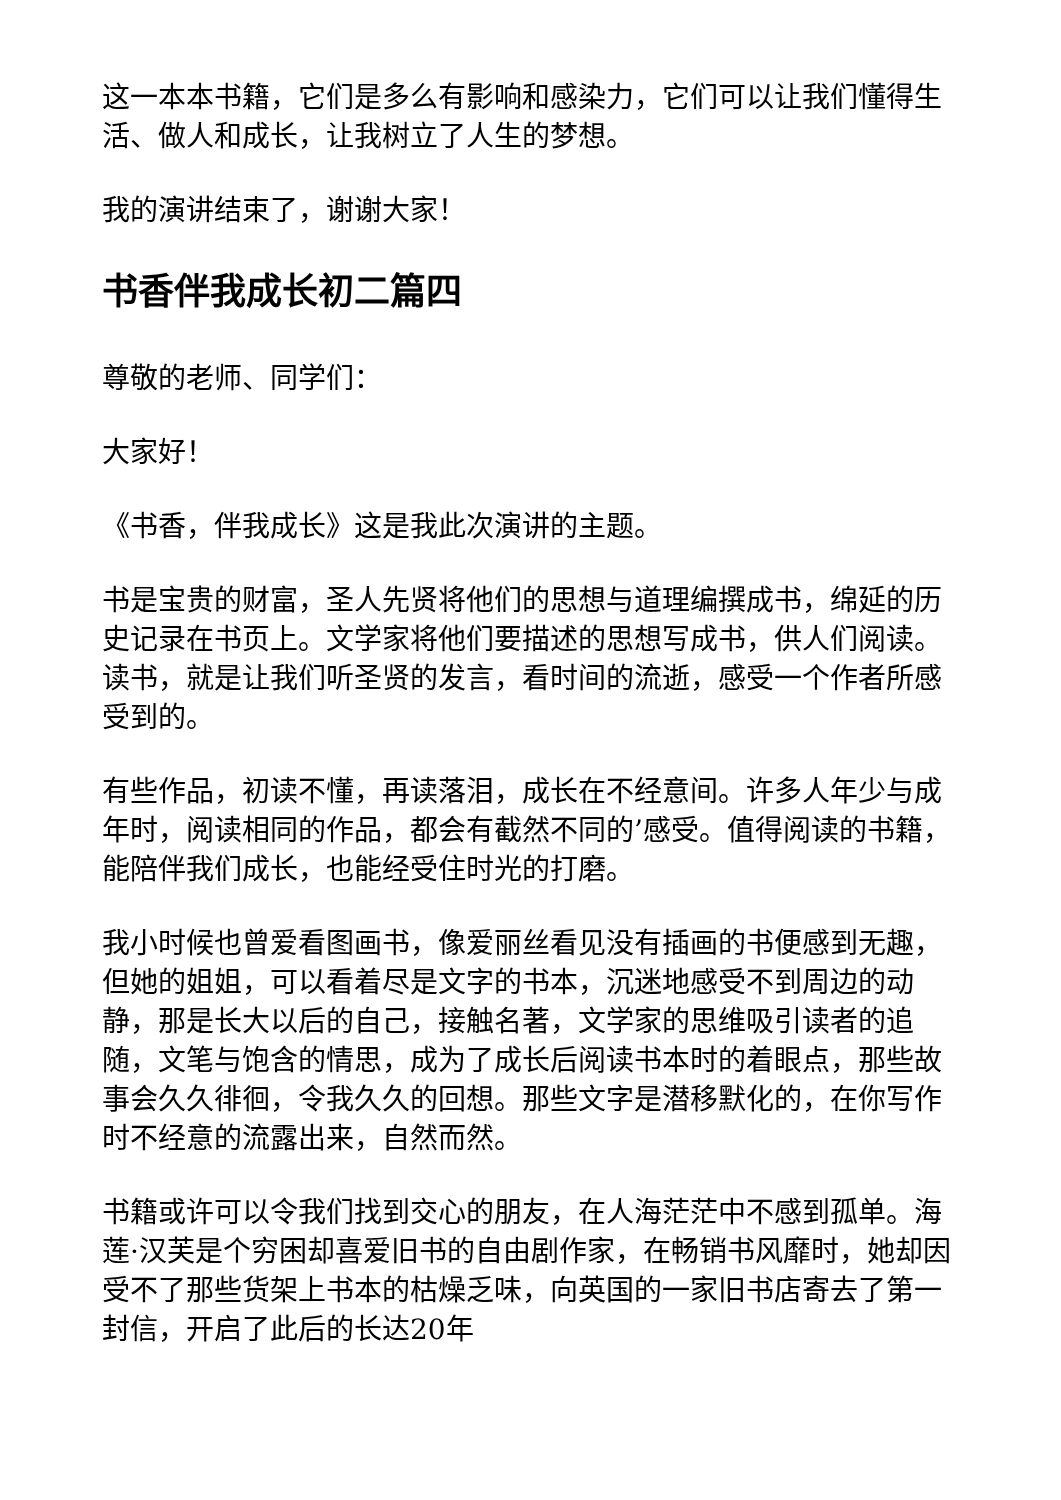这一本本书籍，它们是多么有影响和感染力，它们可以让我们懂得生活、做人和成长，让我树立了人生的梦想。
我的演讲结束了，谢谢大家！
书香伴我成长初二篇四
尊敬的老师、同学们：
大家好！
《书香，伴我成长》这是我此次演讲的主题。
书是宝贵的财富，圣人先贤将他们的思想与道理编撰成书，绵延的历史记录在书页上。文学家将他们要描述的思想写成书，供人们阅读。读书，就是让我们听圣贤的发言，看时间的流逝，感受一个作者所感受到的。
有些作品，初读不懂，再读落泪，成长在不经意间。许多人年少与成年时，阅读相同的作品，都会有截然不同的’感受。值得阅读的书籍，能陪伴我们成长，也能经受住时光的打磨。
我小时候也曾爱看图画书，像爱丽丝看见没有插画的书便感到无趣，但她的姐姐，可以看着尽是文字的书本，沉迷地感受不到周边的动静，那是长大以后的自己，接触名著，文学家的思维吸引读者的追随，文笔与饱含的情思，成为了成长后阅读书本时的着眼点，那些故事会久久徘徊，令我久久的回想。那些文字是潜移默化的，在你写作时不经意的流露出来，自然而然。
书籍或许可以令我们找到交心的朋友，在人海茫茫中不感到孤单。海莲·汉芙是个穷困却喜爱旧书的自由剧作家，在畅销书风靡时，她却因受不了那些货架上书本的枯燥乏味，向英国的一家旧书店寄去了第一封信，开启了此后的长达20年